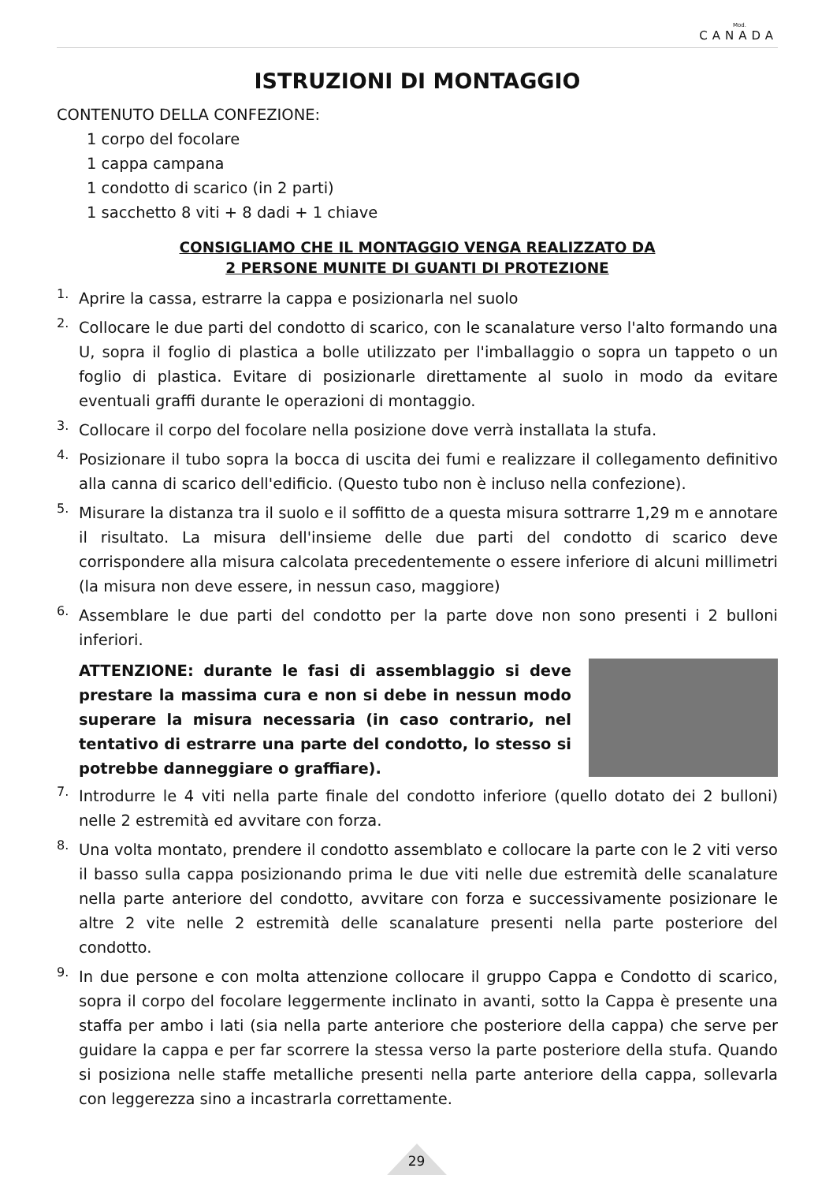Mod.
CANADA
ISTRUZIONI DI MONTAGGIO
CONTENUTO DELLA CONFEZIONE:
1 corpo del focolare
1 cappa campana
1 condotto di scarico (in 2 parti)
1 sacchetto 8 viti + 8 dadi + 1 chiave
CONSIGLIAMO CHE IL MONTAGGIO VENGA REALIZZATO DA
2 PERSONE MUNITE DI GUANTI DI PROTEZIONE
1.
Aprire la cassa, estrarre la cappa e posizionarla nel suolo
2.
Collocare le due parti del condotto di scarico, con le scanalature verso l'alto formando una U, sopra il foglio di plastica a bolle utilizzato per l'imballaggio o sopra un tappeto o un foglio di plastica. Evitare di posizionarle direttamente al suolo in modo da evitare eventuali graffi durante le operazioni di montaggio.
3.
Collocare il corpo del focolare nella posizione dove verrà installata la stufa.
4.
Posizionare il tubo sopra la bocca di uscita dei fumi e realizzare il collegamento definitivo alla canna di scarico dell'edificio. (Questo tubo non è incluso nella confezione).
5.
Misurare la distanza tra il suolo e il soffitto de a questa misura sottrarre 1,29 m e annotare il risultato. La misura dell'insieme delle due parti del condotto di scarico deve corrispondere alla misura calcolata precedentemente o essere inferiore di alcuni millimetri (la misura non deve essere, in nessun caso, maggiore)
6.
Assemblare le due parti del condotto per la parte dove non sono presenti i 2 bulloni inferiori.
ATTENZIONE: durante le fasi di assemblaggio si deve prestare la massima cura e non si debe in nessun modo superare la misura necessaria (in caso contrario, nel tentativo di estrarre una parte del condotto, lo stesso si potrebbe danneggiare o graffiare).
7.
Introdurre le 4 viti nella parte finale del condotto inferiore (quello dotato dei 2 bulloni) nelle 2 estremità ed avvitare con forza.
8.
Una volta montato, prendere il condotto assemblato e collocare la parte con le 2 viti verso il basso sulla cappa posizionando prima le due viti nelle due estremità delle scanalature nella parte anteriore del condotto, avvitare con forza e successivamente posizionare le altre 2 vite nelle 2 estremità delle scanalature presenti nella parte posteriore del condotto.
9.
In due persone e con molta attenzione collocare il gruppo Cappa e Condotto di scarico, sopra il corpo del focolare leggermente inclinato in avanti, sotto la Cappa è presente una staffa per ambo i lati (sia nella parte anteriore che posteriore della cappa) che serve per guidare la cappa e per far scorrere la stessa verso la parte posteriore della stufa. Quando si posiziona nelle staffe metalliche presenti nella parte anteriore della cappa, sollevarla con leggerezza sino a incastrarla correttamente.
29